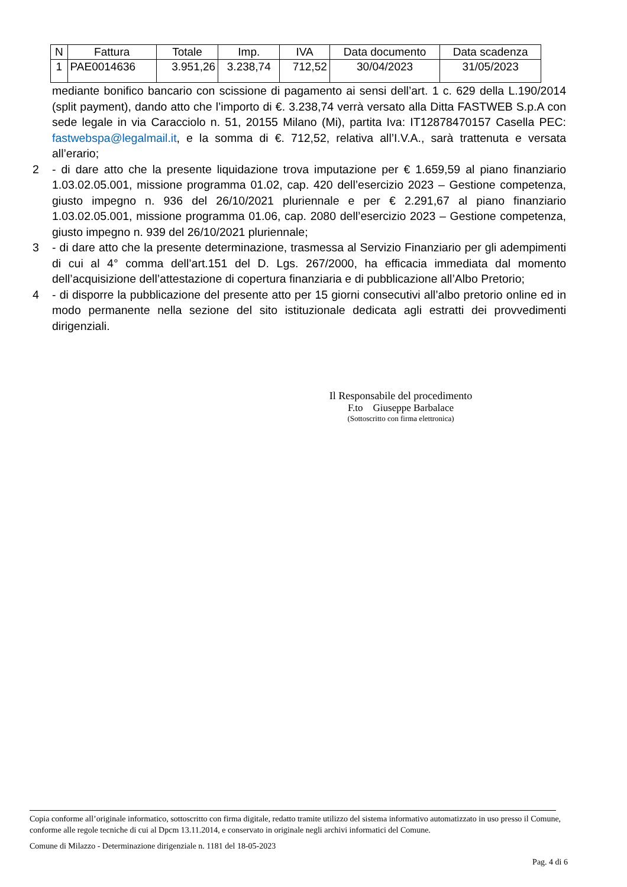| N | Fattura | Totale | Imp. | IVA | Data documento | Data scadenza |
| --- | --- | --- | --- | --- | --- | --- |
| 1 | PAE0014636 | 3.951,26 | 3.238,74 | 712,52 | 30/04/2023 | 31/05/2023 |
mediante bonifico bancario con scissione di pagamento ai sensi dell’art. 1 c. 629 della L.190/2014 (split payment), dando atto che l’importo di €. 3.238,74 verrà versato alla Ditta FASTWEB S.p.A con sede legale in via Caracciolo n. 51, 20155 Milano (Mi), partita Iva: IT12878470157 Casella PEC: fastwebspa@legalmail.it, e la somma di €. 712,52, relativa all’I.V.A., sarà trattenuta e versata all’erario;
2 - di dare atto che la presente liquidazione trova imputazione per € 1.659,59 al piano finanziario 1.03.02.05.001, missione programma 01.02, cap. 420 dell’esercizio 2023 – Gestione competenza, giusto impegno n. 936 del 26/10/2021 pluriennale e per € 2.291,67 al piano finanziario 1.03.02.05.001, missione programma 01.06, cap. 2080 dell’esercizio 2023 – Gestione competenza, giusto impegno n. 939 del 26/10/2021 pluriennale;
3 - di dare atto che la presente determinazione, trasmessa al Servizio Finanziario per gli adempimenti di cui al 4° comma dell’art.151 del D. Lgs. 267/2000, ha efficacia immediata dal momento dell’acquisizione dell’attestazione di copertura finanziaria e di pubblicazione all’Albo Pretorio;
4 - di disporre la pubblicazione del presente atto per 15 giorni consecutivi all’albo pretorio online ed in modo permanente nella sezione del sito istituzionale dedicata agli estratti dei provvedimenti dirigenziali.
Il Responsabile del procedimento
F.to Giuseppe Barbalace
(Sottoscritto con firma elettronica)
Copia conforme all’originale informatico, sottoscritto con firma digitale, redatto tramite utilizzo del sistema informativo automatizzato in uso presso il Comune, conforme alle regole tecniche di cui al Dpcm 13.11.2014, e conservato in originale negli archivi informatici del Comune.
Comune di Milazzo - Determinazione dirigenziale n. 1181 del 18-05-2023
Pag. 4 di 6